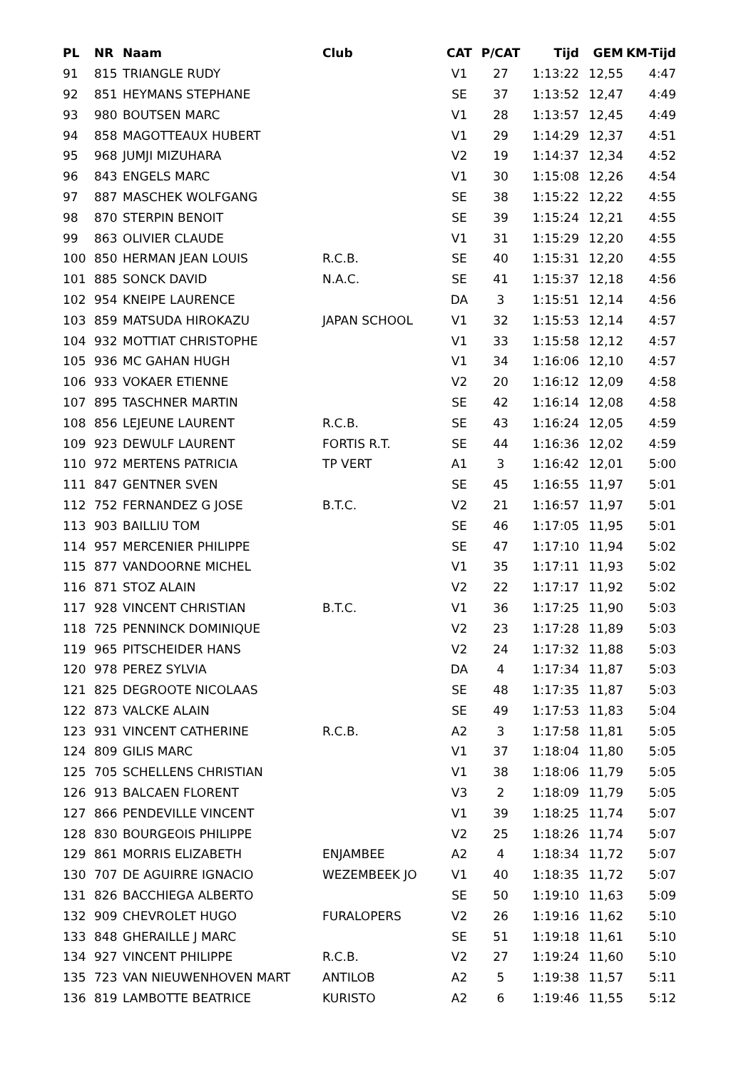| PL | NR | Naam | Club | CAT | P/CAT | Tijd | GEM | KM-Tijd |
| --- | --- | --- | --- | --- | --- | --- | --- | --- |
| 91 | 815 | TRIANGLE RUDY | | V1 | 27 | 1:13:22 | 12,55 | 4:47 |
| 92 | 851 | HEYMANS STEPHANE | | SE | 37 | 1:13:52 | 12,47 | 4:49 |
| 93 | 980 | BOUTSEN MARC | | V1 | 28 | 1:13:57 | 12,45 | 4:49 |
| 94 | 858 | MAGOTTEAUX HUBERT | | V1 | 29 | 1:14:29 | 12,37 | 4:51 |
| 95 | 968 | JUMJI MIZUHARA | | V2 | 19 | 1:14:37 | 12,34 | 4:52 |
| 96 | 843 | ENGELS MARC | | V1 | 30 | 1:15:08 | 12,26 | 4:54 |
| 97 | 887 | MASCHEK WOLFGANG | | SE | 38 | 1:15:22 | 12,22 | 4:55 |
| 98 | 870 | STERPIN BENOIT | | SE | 39 | 1:15:24 | 12,21 | 4:55 |
| 99 | 863 | OLIVIER CLAUDE | | V1 | 31 | 1:15:29 | 12,20 | 4:55 |
| 100 | 850 | HERMAN JEAN LOUIS | R.C.B. | SE | 40 | 1:15:31 | 12,20 | 4:55 |
| 101 | 885 | SONCK DAVID | N.A.C. | SE | 41 | 1:15:37 | 12,18 | 4:56 |
| 102 | 954 | KNEIPE LAURENCE | | DA | 3 | 1:15:51 | 12,14 | 4:56 |
| 103 | 859 | MATSUDA HIROKAZU | JAPAN SCHOOL | V1 | 32 | 1:15:53 | 12,14 | 4:57 |
| 104 | 932 | MOTTIAT CHRISTOPHE | | V1 | 33 | 1:15:58 | 12,12 | 4:57 |
| 105 | 936 | MC GAHAN HUGH | | V1 | 34 | 1:16:06 | 12,10 | 4:57 |
| 106 | 933 | VOKAER ETIENNE | | V2 | 20 | 1:16:12 | 12,09 | 4:58 |
| 107 | 895 | TASCHNER MARTIN | | SE | 42 | 1:16:14 | 12,08 | 4:58 |
| 108 | 856 | LEJEUNE LAURENT | R.C.B. | SE | 43 | 1:16:24 | 12,05 | 4:59 |
| 109 | 923 | DEWULF LAURENT | FORTIS R.T. | SE | 44 | 1:16:36 | 12,02 | 4:59 |
| 110 | 972 | MERTENS PATRICIA | TP VERT | A1 | 3 | 1:16:42 | 12,01 | 5:00 |
| 111 | 847 | GENTNER SVEN | | SE | 45 | 1:16:55 | 11,97 | 5:01 |
| 112 | 752 | FERNANDEZ G JOSE | B.T.C. | V2 | 21 | 1:16:57 | 11,97 | 5:01 |
| 113 | 903 | BAILLIU TOM | | SE | 46 | 1:17:05 | 11,95 | 5:01 |
| 114 | 957 | MERCENIER PHILIPPE | | SE | 47 | 1:17:10 | 11,94 | 5:02 |
| 115 | 877 | VANDOORNE MICHEL | | V1 | 35 | 1:17:11 | 11,93 | 5:02 |
| 116 | 871 | STOZ ALAIN | | V2 | 22 | 1:17:17 | 11,92 | 5:02 |
| 117 | 928 | VINCENT CHRISTIAN | B.T.C. | V1 | 36 | 1:17:25 | 11,90 | 5:03 |
| 118 | 725 | PENNINCK DOMINIQUE | | V2 | 23 | 1:17:28 | 11,89 | 5:03 |
| 119 | 965 | PITSCHEIDER HANS | | V2 | 24 | 1:17:32 | 11,88 | 5:03 |
| 120 | 978 | PEREZ SYLVIA | | DA | 4 | 1:17:34 | 11,87 | 5:03 |
| 121 | 825 | DEGROOTE NICOLAAS | | SE | 48 | 1:17:35 | 11,87 | 5:03 |
| 122 | 873 | VALCKE ALAIN | | SE | 49 | 1:17:53 | 11,83 | 5:04 |
| 123 | 931 | VINCENT CATHERINE | R.C.B. | A2 | 3 | 1:17:58 | 11,81 | 5:05 |
| 124 | 809 | GILIS MARC | | V1 | 37 | 1:18:04 | 11,80 | 5:05 |
| 125 | 705 | SCHELLENS CHRISTIAN | | V1 | 38 | 1:18:06 | 11,79 | 5:05 |
| 126 | 913 | BALCAEN FLORENT | | V3 | 2 | 1:18:09 | 11,79 | 5:05 |
| 127 | 866 | PENDEVILLE VINCENT | | V1 | 39 | 1:18:25 | 11,74 | 5:07 |
| 128 | 830 | BOURGEOIS PHILIPPE | | V2 | 25 | 1:18:26 | 11,74 | 5:07 |
| 129 | 861 | MORRIS ELIZABETH | ENJAMBEE | A2 | 4 | 1:18:34 | 11,72 | 5:07 |
| 130 | 707 | DE AGUIRRE IGNACIO | WEZEMBEEK JO | V1 | 40 | 1:18:35 | 11,72 | 5:07 |
| 131 | 826 | BACCHIEGA ALBERTO | | SE | 50 | 1:19:10 | 11,63 | 5:09 |
| 132 | 909 | CHEVROLET HUGO | FURALOPERS | V2 | 26 | 1:19:16 | 11,62 | 5:10 |
| 133 | 848 | GHERAILLE J MARC | | SE | 51 | 1:19:18 | 11,61 | 5:10 |
| 134 | 927 | VINCENT PHILIPPE | R.C.B. | V2 | 27 | 1:19:24 | 11,60 | 5:10 |
| 135 | 723 | VAN NIEUWENHOVEN MART | ANTILOB | A2 | 5 | 1:19:38 | 11,57 | 5:11 |
| 136 | 819 | LAMBOTTE BEATRICE | KURISTO | A2 | 6 | 1:19:46 | 11,55 | 5:12 |